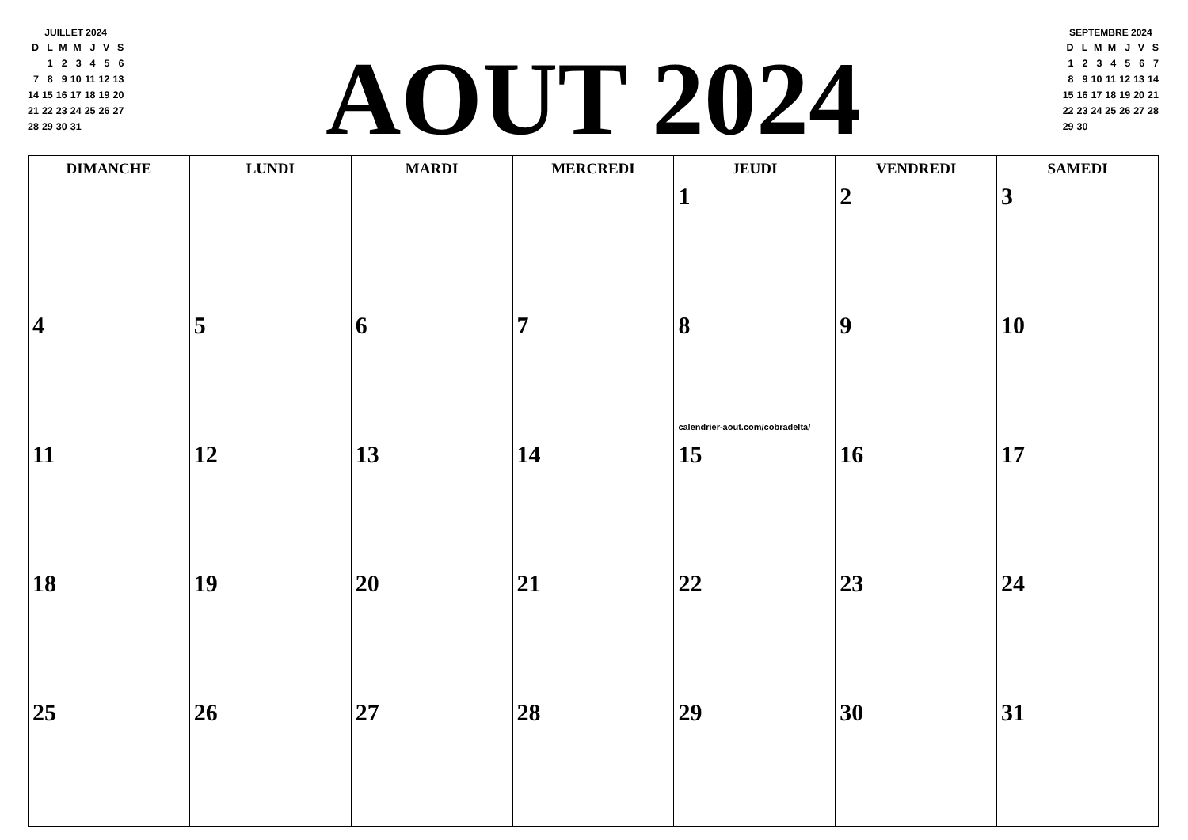JUILLET 2024
| D | L | M | M | J | V | S |
| | 1 | 2 | 3 | 4 | 5 | 6 |
| 7 | 8 | 9 | 10 | 11 | 12 | 13 |
| 14 | 15 | 16 | 17 | 18 | 19 | 20 |
| 21 | 22 | 23 | 24 | 25 | 26 | 27 |
| 28 | 29 | 30 | 31 | | | |
AOUT 2024
SEPTEMBRE 2024
| D | L | M | M | J | V | S |
| 1 | 2 | 3 | 4 | 5 | 6 | 7 |
| 8 | 9 | 10 | 11 | 12 | 13 | 14 |
| 15 | 16 | 17 | 18 | 19 | 20 | 21 |
| 22 | 23 | 24 | 25 | 26 | 27 | 28 |
| 29 | 30 | | | | | |
| DIMANCHE | LUNDI | MARDI | MERCREDI | JEUDI | VENDREDI | SAMEDI |
| --- | --- | --- | --- | --- | --- | --- |
| | | | | 1 | 2 | 3 |
| 4 | 5 | 6 | 7 | 8 calendrier-aout.com/cobradelta/ | 9 | 10 |
| 11 | 12 | 13 | 14 | 15 | 16 | 17 |
| 18 | 19 | 20 | 21 | 22 | 23 | 24 |
| 25 | 26 | 27 | 28 | 29 | 30 | 31 |